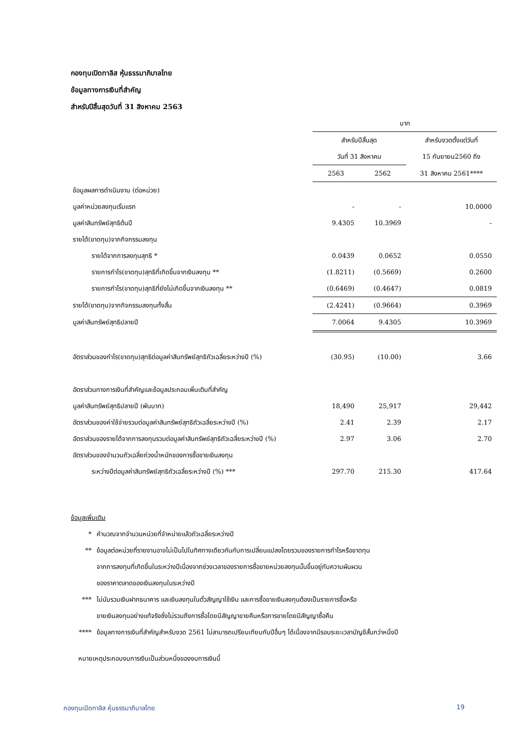กองทุนเปิดทาลิส หุ้นธรรมาภิบาลไทย
ข้อมูลทางการเงินที่สำคัญ
สำหรับปีสิ้นสุดวันที่ 31 สิงหาคม 2563
| | บาท | | |
| --- | --- | --- | --- |
| | สำหรับปีสิ้นสุด | | สำหรับงวดตั้งแต่วันที่ |
| | วันที่ 31 สิงหาคม | | 15 กันยายน2560 ถึง |
| | 2563 | 2562 | 31 สิงหาคม 2561**** |
| ข้อมูลผลการดำเนินงาน (ต่อหน่วย) | | | |
| มูลค่าหน่วยลงทุนเริ่มแรก | - | - | 10.0000 |
| มูลค่าสินทรัพย์สุทธิต้นปี | 9.4305 | 10.3969 | - |
| รายได้(ขาดทุน)จากกิจกรรมลงทุน | | | |
| รายได้จากการลงทุนสุทธิ * | 0.0439 | 0.0652 | 0.0550 |
| รายการกำไร(ขาดทุน)สุทธิที่เกิดขึ้นจากเงินลงทุน ** | (1.8211) | (0.5669) | 0.2600 |
| รายการกำไร(ขาดทุน)สุทธิที่ยังไม่เกิดขึ้นจากเงินลงทุน ** | (0.6469) | (0.4647) | 0.0819 |
| รายได้(ขาดทุน)จากกิจกรรมลงทุนทั้งสิ้น | (2.4241) | (0.9664) | 0.3969 |
| มูลค่าสินทรัพย์สุทธิปลายปี | 7.0064 | 9.4305 | 10.3969 |
| อัตราส่วนของกำไร(ขาดทุน)สุทธิต่อมูลค่าสินทรัพย์สุทธิถัวเฉลี่ยระหว่างปี (%) | (30.95) | (10.00) | 3.66 |
| อัตราส่วนทางการเงินที่สำคัญและข้อมูลประกอบเพิ่มเติมที่สำคัญ | | | |
| มูลค่าสินทรัพย์สุทธิปลายปี (พันบาท) | 18,490 | 25,917 | 29,442 |
| อัตราส่วนของค่าใช้จ่ายรวมต่อมูลค่าสินทรัพย์สุทธิถัวเฉลี่ยระหว่างปี (%) | 2.41 | 2.39 | 2.17 |
| อัตราส่วนของรายได้จากการลงทุนรวมต่อมูลค่าสินทรัพย์สุทธิถัวเฉลี่ยระหว่างปี (%) | 2.97 | 3.06 | 2.70 |
| อัตราส่วนของจำนวนถัวเฉลี่ยถ่วงน้ำหนักของการซื้อขายเงินลงทุน | | | |
| ระหว่างปีต่อมูลค่าสินทรัพย์สุทธิถัวเฉลี่ยระหว่างปี (%) *** | 297.70 | 215.30 | 417.64 |
ข้อมูลเพิ่มเติม
* คำนวณจากจำนวนหน่วยที่จำหน่ายแล้วถัวเฉลี่ยระหว่างปี
** ข้อมูลต่อหน่วยที่รายงานอาจไม่เป็นไปในทิศทางเดียวกันกับการเปลี่ยนแปลงโดยรวมของรายการกำไรหรือขาดทุน
จากการลงทุนที่เกิดขึ้นในระหว่างปีเนื่องจากช่วงเวลาของรายการซื้อขายหน่วยลงทุนนั้นขึ้นอยู่กับความผันผวน
ของราคาตลาดของเงินลงทุนในระหว่างปี
*** ไม่นับรวมเงินฝากธนาคาร และเงินลงทุนในตั๋วสัญญาใช้เงิน และการซื้อขายเงินลงทุนต้องเป็นรายการซื้อหรือ
ขายเงินลงทุนอย่างแท้จริงซึ่งไม่รวมถึงการซื้อโดยมีสัญญาขายคืนหรือการขายโดยมีสัญญาซื้อคืน
**** ข้อมูลทางการเงินที่สำคัญสำหรับงวด 2561 ไม่สามารถเปรียบเทียบกับปีอื่นๆ ได้เนื่องจากมีรอบระยะเวลาบัญชีสั้นกว่าหนึ่งปี
หมายเหตุประกอบงบการเงินเป็นส่วนหนึ่งของงบการเงินนี้
กองทุนเปิดทาลิส หุ้นธรรมาภิบาลไทย 19